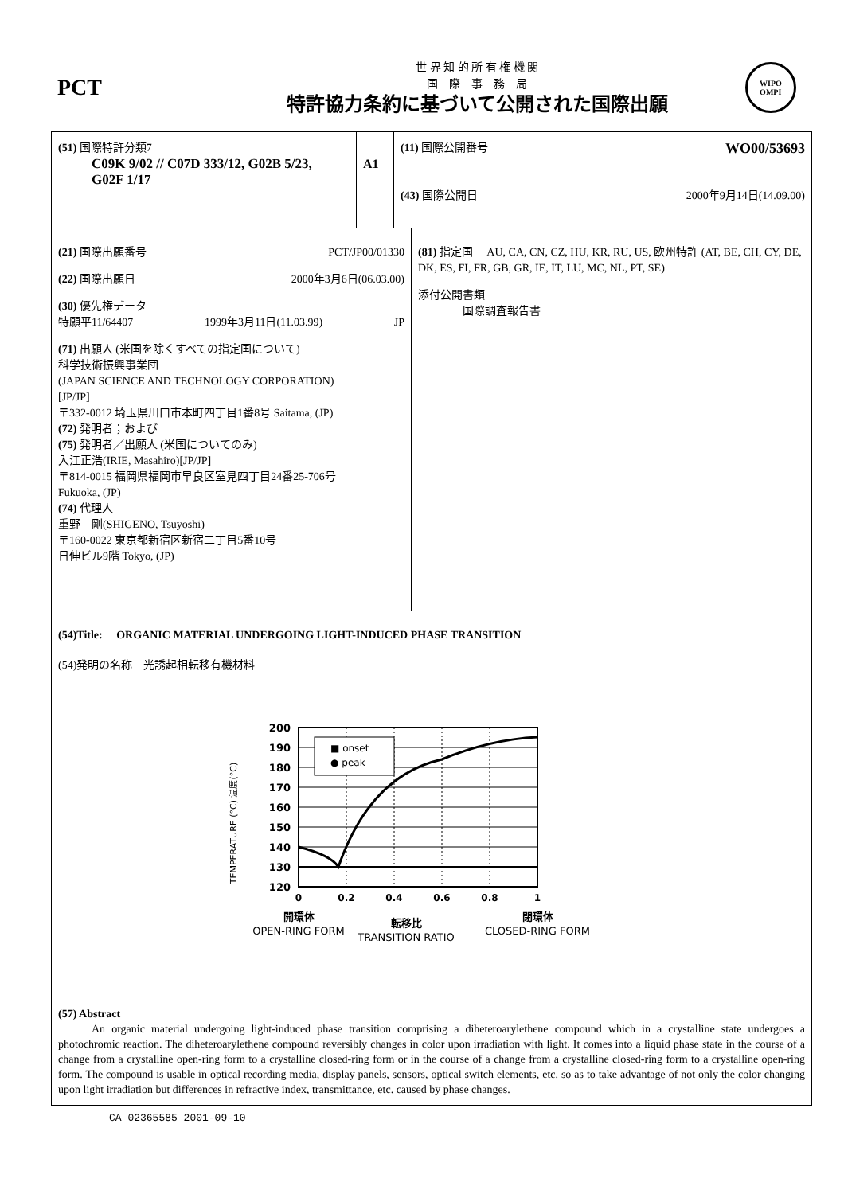PCT
世 界 知 的 所 有 権 機 関
国　際　事　務　局
特許協力条約に基づいて公開された国際出願
WIPO
OMPI
(51) 国際特許分類7
C09K 9/02 // C07D 333/12, G02B 5/23,
G02F 1/17
A1
(11) 国際公開番号 WO00/53693
(43) 国際公開日 2000年9月14日(14.09.00)
(21) 国際出願番号 PCT/JP00/01330
(22) 国際出願日 2000年3月6日(06.03.00)
(30) 優先権データ
特願平11/64407 1999年3月11日(11.03.99) JP
(71) 出願人 (米国を除くすべての指定国について)
科学技術振興事業団
(JAPAN SCIENCE AND TECHNOLOGY CORPORATION)
[JP/JP]
〒332-0012 埼玉県川口市本町四丁目1番8号 Saitama, (JP)
(72) 発明者；および
(75) 発明者／出願人 (米国についてのみ)
入江正浩(IRIE, Masahiro)[JP/JP]
〒814-0015 福岡県福岡市早良区室見四丁目24番25-706号
Fukuoka, (JP)
(74) 代理人
重野　剛(SHIGENO, Tsuyoshi)
〒160-0022 東京都新宿区新宿二丁目5番10号
日伸ビル9階 Tokyo, (JP)
(81) 指定国　 AU, CA, CN, CZ, HU, KR, RU, US, 欧州特許 (AT, BE, CH, CY, DE, DK, ES, FI, FR, GB, GR, IE, IT, LU, MC, NL, PT, SE)
添付公開書類
国際調査報告書
(54)Title:　 ORGANIC MATERIAL UNDERGOING LIGHT-INDUCED PHASE TRANSITION
(54)発明の名称　光誘起相転移有機材料
■ onset
● peak
200
190
180
170
160
150
140
130
120
0
0.2
0.4
0.6
0.8
1
TEMPERATURE (°C) 温度(°C)
開環体
OPEN-RING FORM
転移比
TRANSITION RATIO
閉環体
CLOSED-RING FORM
(57) Abstract
An organic material undergoing light-induced phase transition comprising a diheteroarylethene compound which in a crystalline state undergoes a photochromic reaction. The diheteroarylethene compound reversibly changes in color upon irradiation with light. It comes into a liquid phase state in the course of a change from a crystalline open-ring form to a crystalline closed-ring form or in the course of a change from a crystalline closed-ring form to a crystalline open-ring form. The compound is usable in optical recording media, display panels, sensors, optical switch elements, etc. so as to take advantage of not only the color changing upon light irradiation but differences in refractive index, transmittance, etc. caused by phase changes.
CA 02365585 2001-09-10